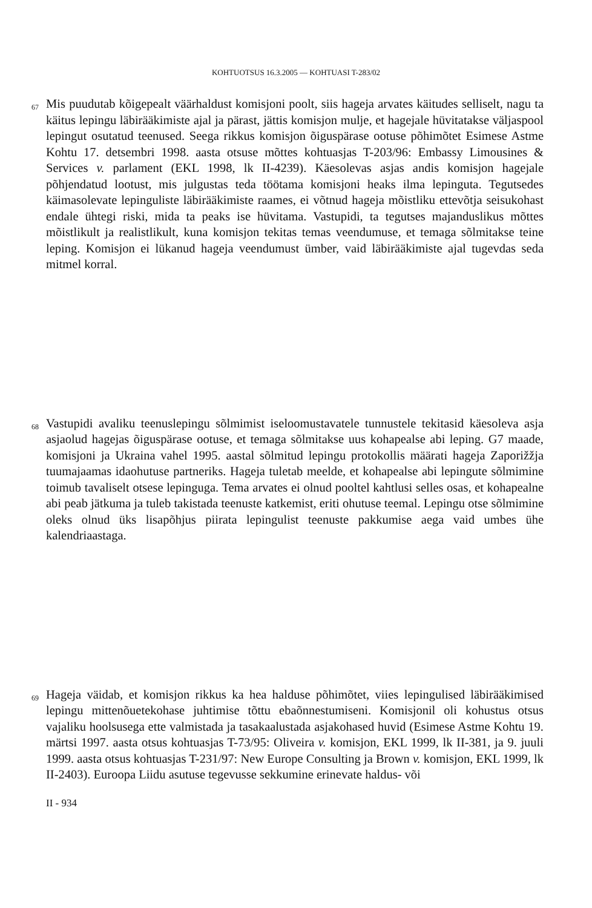KOHTUOTSUS 16.3.2005 — KOHTUASI T-283/02
67
Mis puudutab kõigepealt väärhaldust komisjoni poolt, siis hageja arvates käitudes selliselt, nagu ta käitus lepingu läbirääkimiste ajal ja pärast, jättis komisjon mulje, et hagejale hüvitatakse väljaspool lepingut osutatud teenused. Seega rikkus komisjon õiguspärase ootuse põhimõtet Esimese Astme Kohtu 17. detsembri 1998. aasta otsuse mõttes kohtuasjas T-203/96: Embassy Limousines & Services v. parlament (EKL 1998, lk II-4239). Käesolevas asjas andis komisjon hagejale põhjendatud lootust, mis julgustas teda töötama komisjoni heaks ilma lepinguta. Tegutsedes käimasolevate lepinguliste läbirääkimiste raames, ei võtnud hageja mõistliku ettevõtja seisukohast endale ühtegi riski, mida ta peaks ise hüvitama. Vastupidi, ta tegutses majanduslikus mõttes mõistlikult ja realistlikult, kuna komisjon tekitas temas veendumuse, et temaga sõlmitakse teine leping. Komisjon ei lükanud hageja veendumust ümber, vaid läbirääkimiste ajal tugevdas seda mitmel korral.
68
Vastupidi avaliku teenuslepingu sõlmimist iseloomustavatele tunnustele tekitasid käesoleva asja asjaolud hagejas õiguspärase ootuse, et temaga sõlmitakse uus kohapealse abi leping. G7 maade, komisjoni ja Ukraina vahel 1995. aastal sõlmitud lepingu protokollis määrati hageja Zaporižžja tuumajaamas idaohutuse partneriks. Hageja tuletab meelde, et kohapealse abi lepingute sõlmimine toimub tavaliselt otsese lepinguga. Tema arvates ei olnud pooltel kahtlusi selles osas, et kohapealne abi peab jätkuma ja tuleb takistada teenuste katkemist, eriti ohutuse teemal. Lepingu otse sõlmimine oleks olnud üks lisapõhjus piirata lepingulist teenuste pakkumise aega vaid umbes ühe kalendriaastaga.
69
Hageja väidab, et komisjon rikkus ka hea halduse põhimõtet, viies lepingulised läbirääkimised lepingu mittenõuetekohase juhtimise tõttu ebaõnnestumiseni. Komisjonil oli kohustus otsus vajaliku hoolsusega ette valmistada ja tasakaalustada asjakohased huvid (Esimese Astme Kohtu 19. märtsi 1997. aasta otsus kohtuasjas T-73/95: Oliveira v. komisjon, EKL 1999, lk II-381, ja 9. juuli 1999. aasta otsus kohtuasjas T-231/97: New Europe Consulting ja Brown v. komisjon, EKL 1999, lk II-2403). Euroopa Liidu asutuse tegevusse sekkumine erinevate haldus- või
II - 934